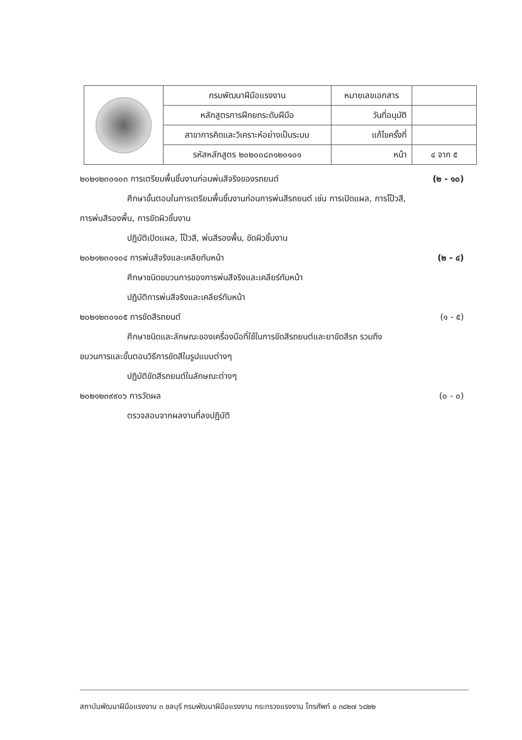| | กรมพัฒนาฝีมือแรงงาน | หมายเลขเอกสาร | |
| | หลักสูตรการฝึกยกระดับฝีมือ | วันที่อนุมัติ | |
| | สาขาการคิดและวิเคราะห์อย่างเป็นระบบ | แก้ไขครั้งที่ | |
| | รหัสหลักสูตร ๒๐๒๐๐๘๓๑๒๐๑๐๑ | หน้า | ๔ จาก ๕ |
๒๐๒๑๒๓๐๑๐๓ การเตรียมพื้นชิ้นงานก่อนพ่นสีจริงของรถยนต์ (๒ - ๑๐)
ศึกษาขั้นตอนในการเตรียมพื้นชิ้นงานก่อนการพ่นสีรถยนต์ เช่น การเปิดแผล, การโป๊วสี,
การพ่นสีรองพื้น, การขัดผิวชิ้นงาน
ปฏิบัติเปิดแผล, โป๊วสี, พ่นสีรองพื้น, ขัดผิวชิ้นงาน
๒๐๒๑๒๓๐๑๐๔ การพ่นสีจริงและเคลียทับหน้า (๒ - ๔)
ศึกษาชนิดขบวนการของการพ่นสีจริงและเคลียร์ทับหน้า
ปฏิบัติการพ่นสีจริงและเคลียร์ทับหน้า
๒๐๒๑๒๓๐๑๐๕ การขัดสีรถยนต์ (๑ - ๕)
ศึกษาชนิดและลักษณะของเครื่องมือที่ใช้ในการขัดสีรถยนต์และยาขัดสีรถ รวมถึง
ขบวนการและขั้นตอนวิธีการขัดสีในรูปแบบต่างๆ
ปฏิบัติขัดสีรถยนต์ในลักษณะต่างๆ
๒๐๒๑๒๓๙๙๐๖ การวัดผล (๐ - ๐)
ตรวจสอบจากผลงานที่ลงปฏิบัติ
สถาบันพัฒนาฝีมือแรงงาน ๓ ชลบุรี กรมพัฒนาฝีมือแรงงาน กระทรวงแรงงาน โทรศัพท์ ๐ ๓๘๒๗ ๖๘๒๒